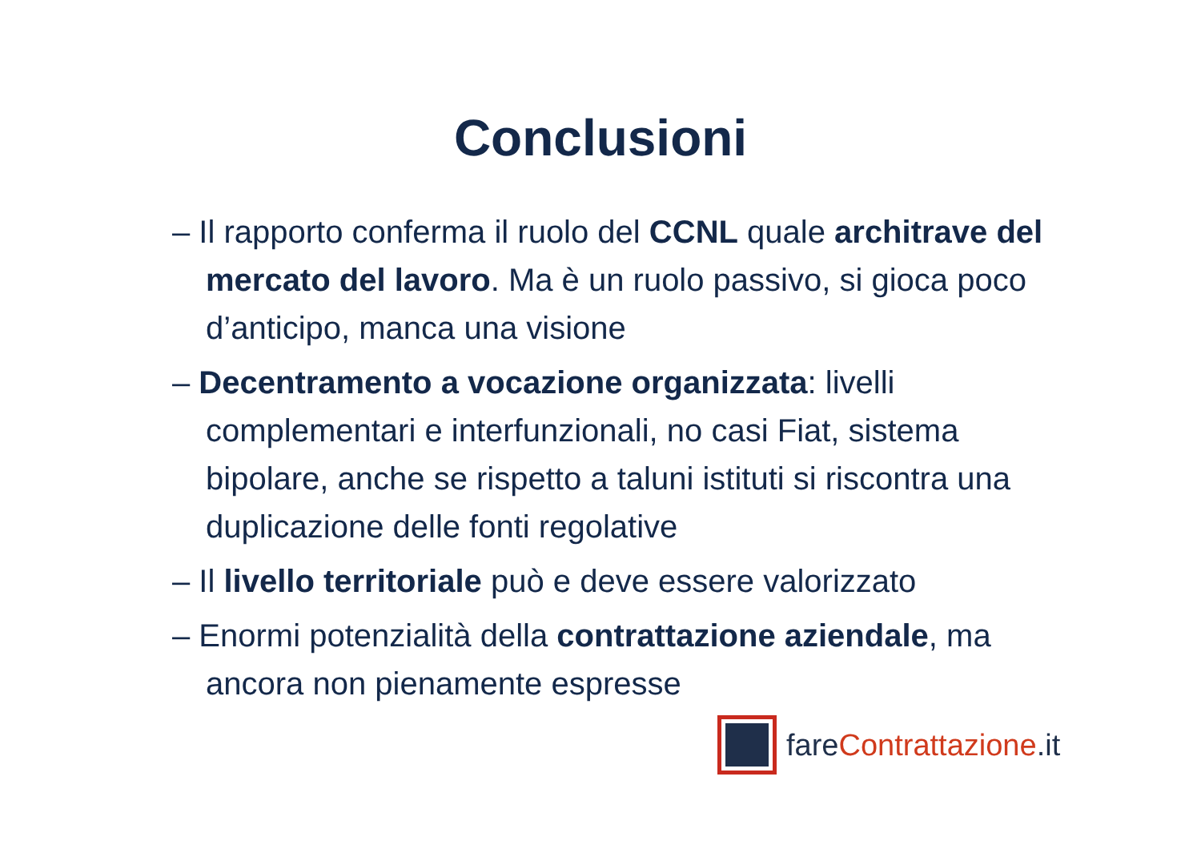Conclusioni
– Il rapporto conferma il ruolo del CCNL quale architrave del mercato del lavoro. Ma è un ruolo passivo, si gioca poco d’anticipo, manca una visione
– Decentramento a vocazione organizzata: livelli complementari e interfunzionali, no casi Fiat, sistema bipolare, anche se rispetto a taluni istituti si riscontra una duplicazione delle fonti regolative
– Il livello territoriale può e deve essere valorizzato
– Enormi potenzialità della contrattazione aziendale, ma ancora non pienamente espresse
fareContrattazione.it